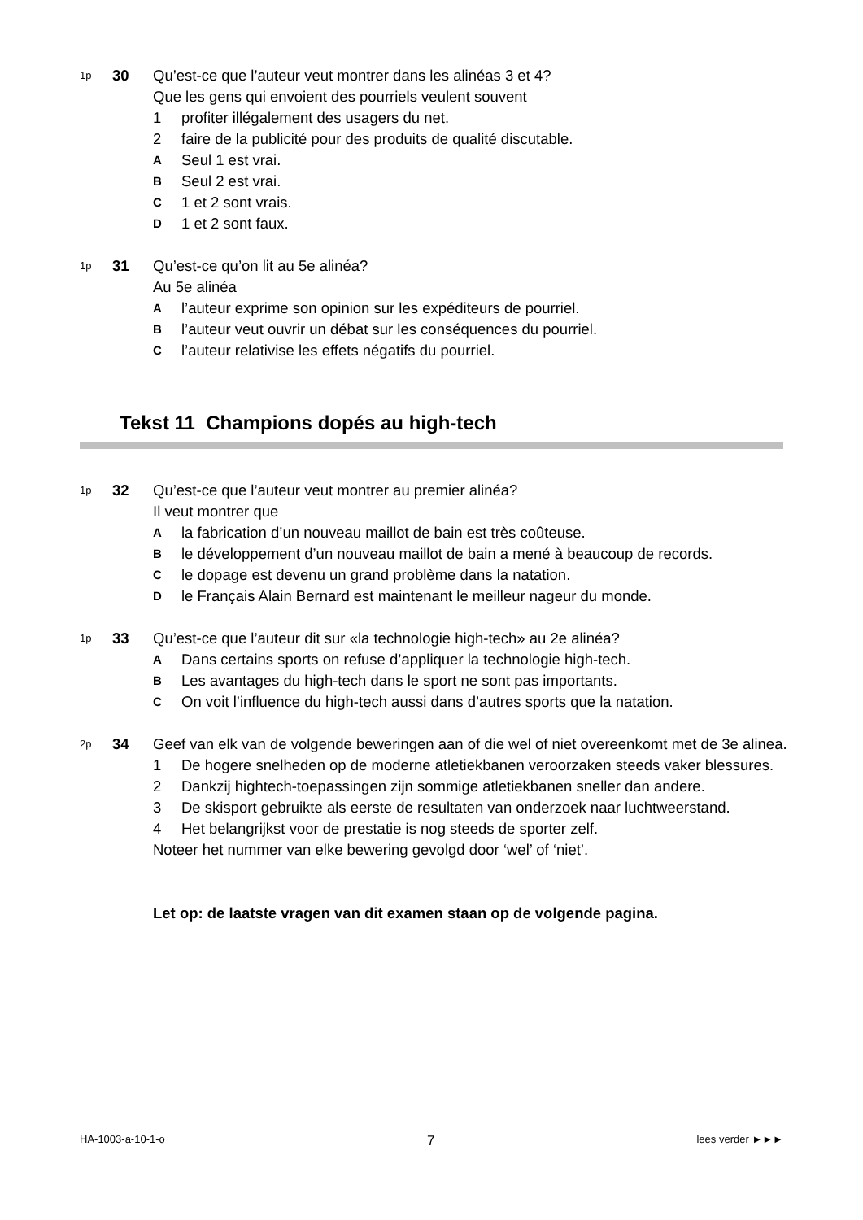1p
30 Qu’est-ce que l’auteur veut montrer dans les alinéas 3 et 4?
Que les gens qui envoient des pourriels veulent souvent
1 profiter illégalement des usagers du net.
2 faire de la publicité pour des produits de qualité discutable.
A
Seul 1 est vrai.
B
Seul 2 est vrai.
C
1 et 2 sont vrais.
D
1 et 2 sont faux.
1p
31 Qu’est-ce qu’on lit au 5e alinéa?
Au 5e alinéa
A
l’auteur exprime son opinion sur les expéditeurs de pourriel.
B
l’auteur veut ouvrir un débat sur les conséquences du pourriel.
C
l’auteur relativise les effets négatifs du pourriel.
Tekst 11 Champions dopés au high-tech
1p
32 Qu’est-ce que l’auteur veut montrer au premier alinéa?
Il veut montrer que
A
la fabrication d’un nouveau maillot de bain est très coûteuse.
B
le développement d’un nouveau maillot de bain a mené à beaucoup de records.
C
le dopage est devenu un grand problème dans la natation.
D
le Français Alain Bernard est maintenant le meilleur nageur du monde.
1p
33 Qu’est-ce que l’auteur dit sur «la technologie high-tech» au 2e alinéa?
A
Dans certains sports on refuse d’appliquer la technologie high-tech.
B
Les avantages du high-tech dans le sport ne sont pas importants.
C
On voit l’influence du high-tech aussi dans d’autres sports que la natation.
2p
34 Geef van elk van de volgende beweringen aan of die wel of niet overeenkomt met de 3e alinea.
1 De hogere snelheden op de moderne atletiekbanen veroorzaken steeds vaker blessures.
2 Dankzij hightech-toepassingen zijn sommige atletiekbanen sneller dan andere.
3 De skisport gebruikte als eerste de resultaten van onderzoek naar luchtweerstand.
4 Het belangrijkst voor de prestatie is nog steeds de sporter zelf.
Noteer het nummer van elke bewering gevolgd door ‘wel’ of ‘niet’.
Let op: de laatste vragen van dit examen staan op de volgende pagina.
HA-1003-a-10-1-o 7 lees verder ►►►